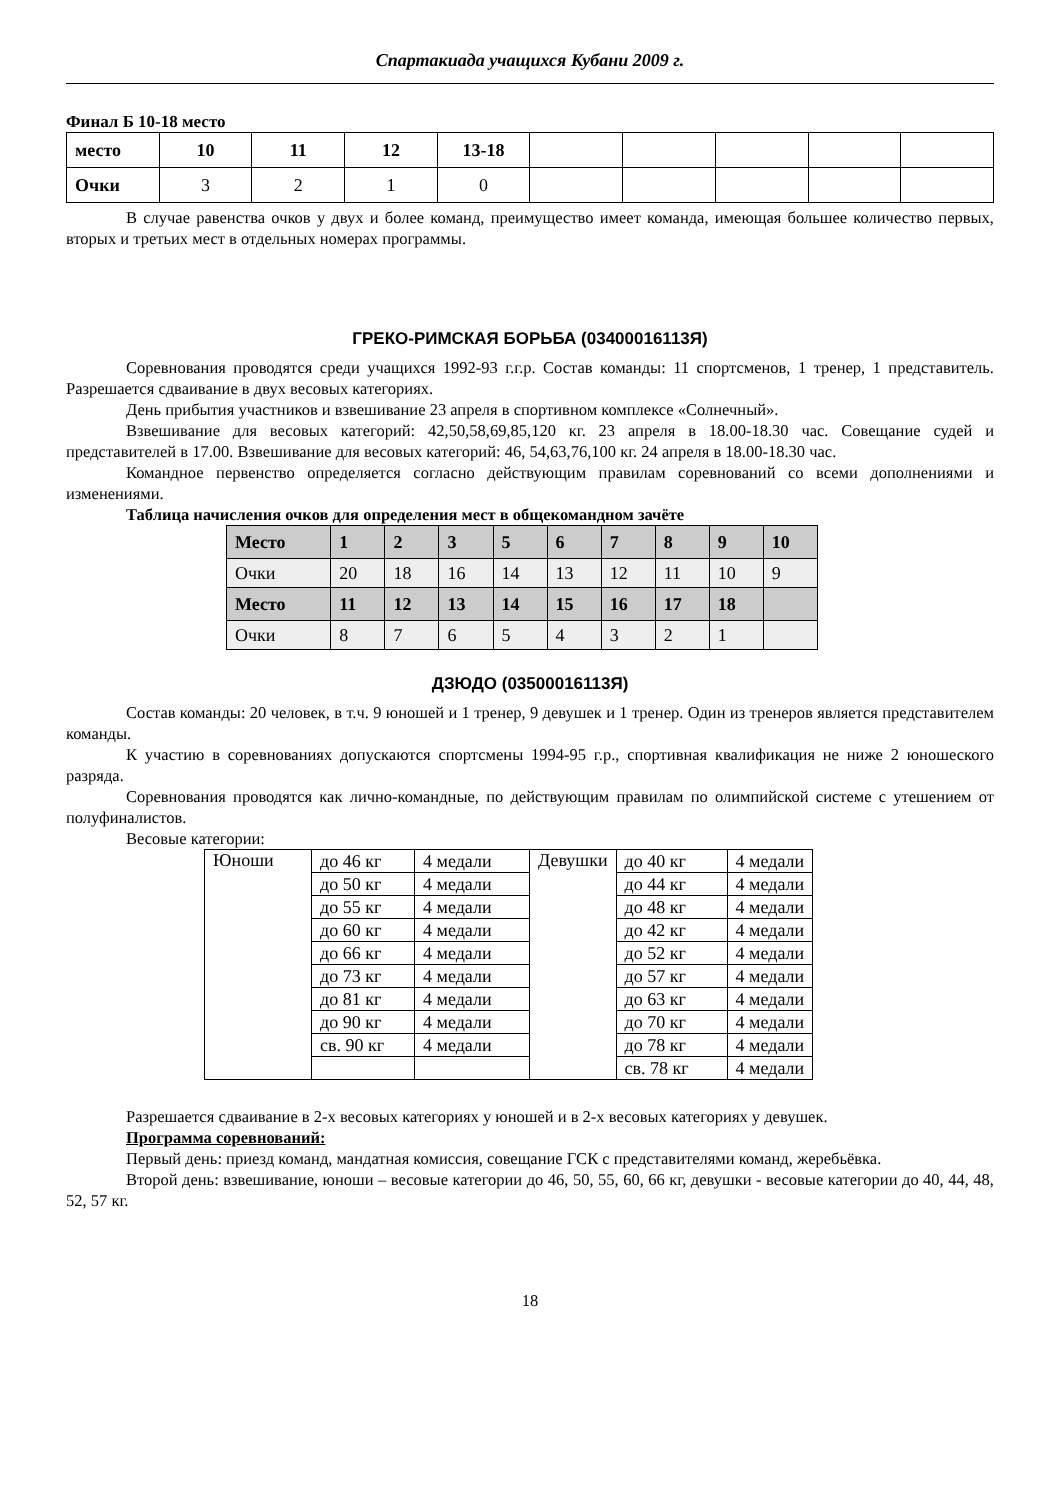Спартакиада учащихся Кубани 2009 г.
Финал Б 10-18 место
| место | 10 | 11 | 12 | 13-18 | | | | | |
| Очки | 3 | 2 | 1 | 0 | | | | | |
В случае равенства очков у двух и более команд, преимущество имеет команда, имеющая большее количество первых, вторых и третьих мест в отдельных номерах программы.
ГРЕКО-РИМСКАЯ БОРЬБА (03400016113Я)
Соревнования проводятся среди учащихся 1992-93 г.г.р. Состав команды: 11 спортсменов, 1 тренер, 1 представитель. Разрешается сдваивание в двух весовых категориях.
День прибытия участников и взвешивание 23 апреля в спортивном комплексе «Солнечный».
Взвешивание для весовых категорий: 42,50,58,69,85,120 кг. 23 апреля в 18.00-18.30 час. Совещание судей и представителей в 17.00. Взвешивание для весовых категорий: 46, 54,63,76,100 кг. 24 апреля в 18.00-18.30 час.
Командное первенство определяется согласно действующим правилам соревнований со всеми дополнениями и изменениями.
Таблица начисления очков для определения мест в общекомандном зачёте
| Место | 1 | 2 | 3 | 5 | 6 | 7 | 8 | 9 | 10 |
| Очки | 20 | 18 | 16 | 14 | 13 | 12 | 11 | 10 | 9 |
| Место | 11 | 12 | 13 | 14 | 15 | 16 | 17 | 18 | |
| Очки | 8 | 7 | 6 | 5 | 4 | 3 | 2 | 1 | |
ДЗЮДО (03500016113Я)
Состав команды: 20 человек, в т.ч. 9 юношей и 1 тренер, 9 девушек и 1 тренер. Один из тренеров является представителем команды.
К участию в соревнованиях допускаются спортсмены 1994-95 г.р., спортивная квалификация не ниже 2 юношеского разряда.
Соревнования проводятся как лично-командные, по действующим правилам по олимпийской системе с утешением от полуфиналистов.
Весовые категории:
| Юноши | до 46 кг | 4 медали | Девушки | до 40 кг | 4 медали |
| | до 50 кг | 4 медали | | до 44 кг | 4 медали |
| | до 55 кг | 4 медали | | до 48 кг | 4 медали |
| | до 60 кг | 4 медали | | до 42 кг | 4 медали |
| | до 66 кг | 4 медали | | до 52 кг | 4 медали |
| | до 73 кг | 4 медали | | до 57 кг | 4 медали |
| | до 81 кг | 4 медали | | до 63 кг | 4 медали |
| | до 90 кг | 4 медали | | до 70 кг | 4 медали |
| | св. 90 кг | 4 медали | | до 78 кг | 4 медали |
| | | | | св. 78 кг | 4 медали |
Разрешается сдваивание в 2-х весовых категориях у юношей и в 2-х весовых категориях у девушек.
Программа соревнований:
Первый день: приезд команд, мандатная комиссия, совещание ГСК с представителями команд, жеребьёвка.
Второй день: взвешивание, юноши – весовые категории до 46, 50, 55, 60, 66 кг, девушки - весовые категории до 40, 44, 48, 52, 57 кг.
18